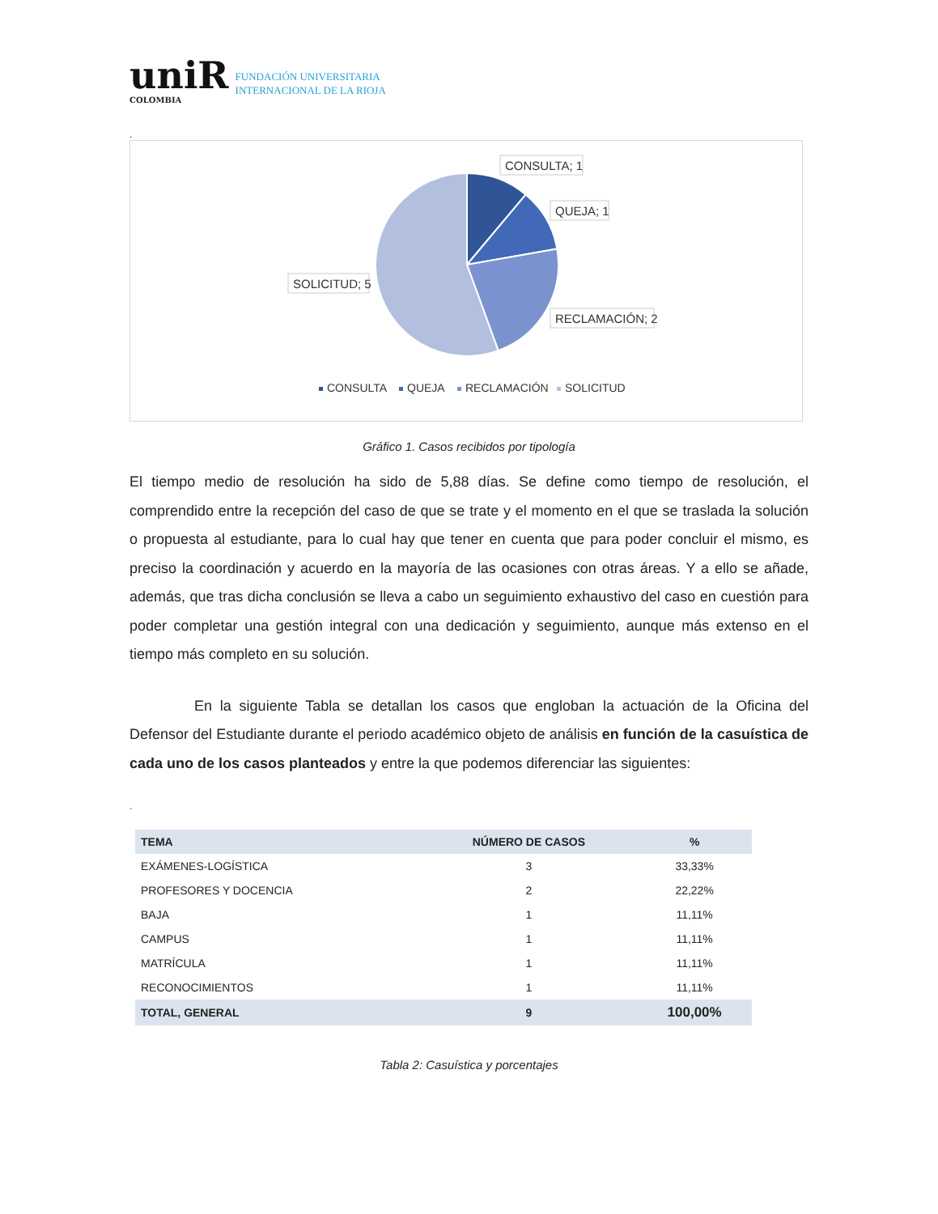uniR
COLOMBIA
FUNDACIÓN UNIVERSITARIA
INTERNACIONAL DE LA RIOJA
.
CONSULTA; 1
QUEJA; 1
SOLICITUD; 5
RECLAMACIÓN; 2
CONSULTA
QUEJA
RECLAMACIÓN
SOLICITUD
Gráfico 1. Casos recibidos por tipología
El tiempo medio de resolución ha sido de 5,88 días. Se define como tiempo de resolución, el comprendido entre la recepción del caso de que se trate y el momento en el que se traslada la solución o propuesta al estudiante, para lo cual hay que tener en cuenta que para poder concluir el mismo, es preciso la coordinación y acuerdo en la mayoría de las ocasiones con otras áreas. Y a ello se añade, además, que tras dicha conclusión se lleva a cabo un seguimiento exhaustivo del caso en cuestión para poder completar una gestión integral con una dedicación y seguimiento, aunque más extenso en el tiempo más completo en su solución.
En la siguiente Tabla se detallan los casos que engloban la actuación de la Oficina del Defensor del Estudiante durante el periodo académico objeto de análisis en función de la casuística de cada uno de los casos planteados y entre la que podemos diferenciar las siguientes:
.
| TEMA | NÚMERO DE CASOS | % |
| --- | --- | --- |
| EXÁMENES-LOGÍSTICA | 3 | 33,33% |
| PROFESORES Y DOCENCIA | 2 | 22,22% |
| BAJA | 1 | 11,11% |
| CAMPUS | 1 | 11,11% |
| MATRÍCULA | 1 | 11,11% |
| RECONOCIMIENTOS | 1 | 11,11% |
| TOTAL, GENERAL | 9 | 100,00% |
Tabla 2: Casuística y porcentajes